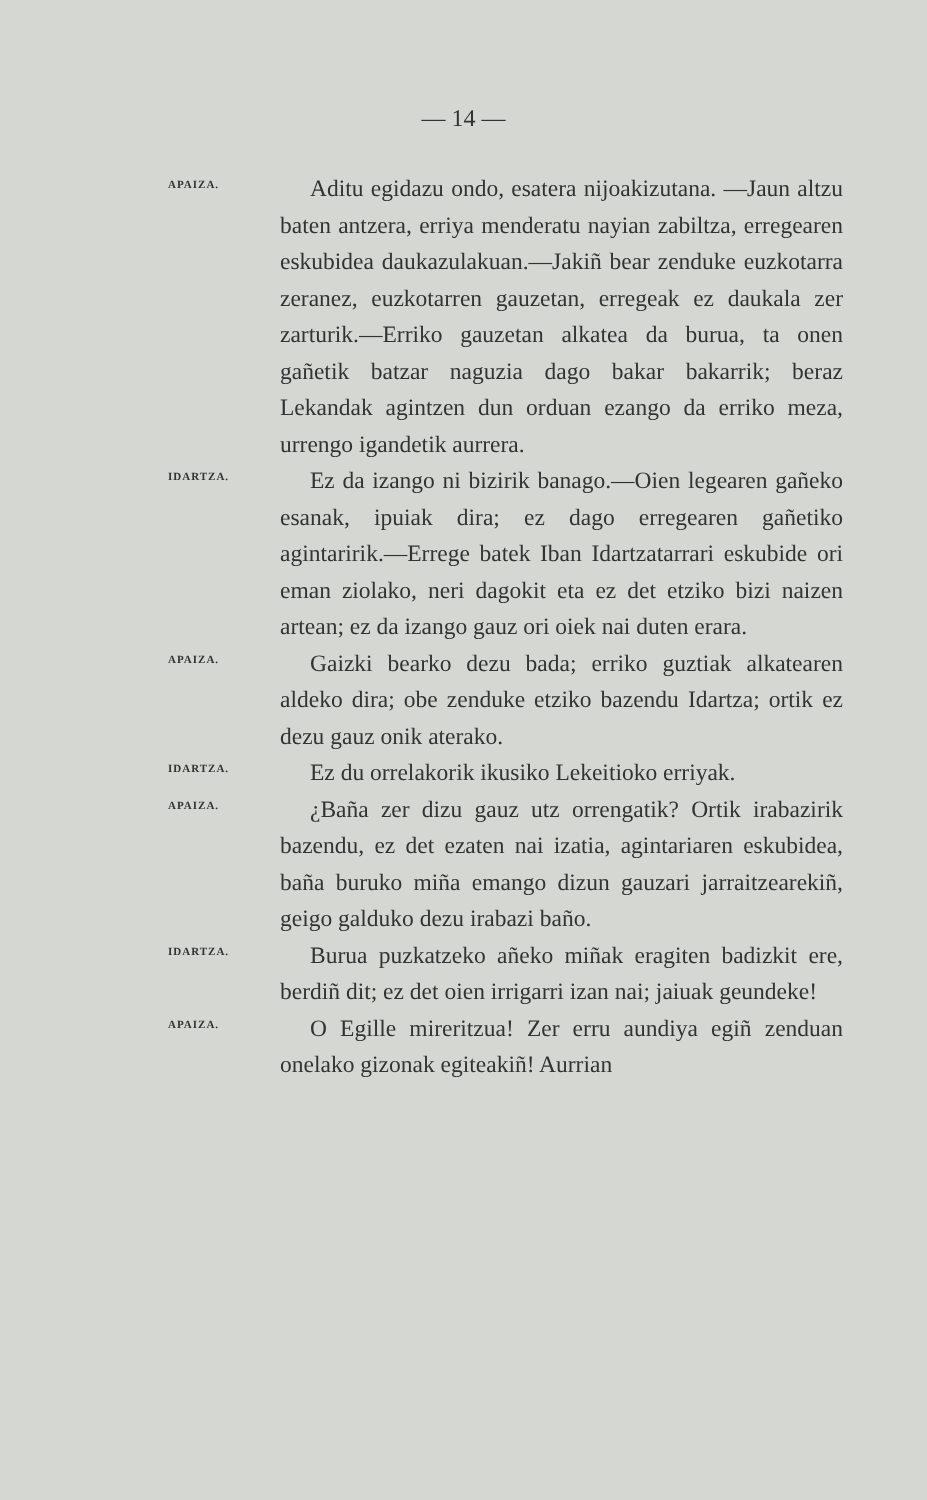— 14 —
APAIZA.
Aditu egidazu ondo, esatera nijoakizutana. —Jaun altzu baten antzera, erriya menderatu nayian zabiltza, erregearen eskubidea daukazulakuan.—Jakiñ bear zenduke euzkotarra zeranez, euzkotarren gauzetan, erregeak ez daukala zer zarturik.—Erriko gauzetan alkatea da burua, ta onen gañetik batzar naguzia dago bakar bakarrik; beraz Lekandak agintzen dun orduan ezango da erriko meza, urrengo igandetik aurrera.
IDARTZA.
Ez da izango ni bizirik banago.—Oien legearen gañeko esanak, ipuiak dira; ez dago erregearen gañetiko agintaririk.—Errege batek Iban Idartzatarrari eskubide ori eman ziolako, neri dagokit eta ez det etziko bizi naizen artean; ez da izango gauz ori oiek nai duten erara.
APAIZA.
Gaizki bearko dezu bada; erriko guztiak alkatearen aldeko dira; obe zenduke etziko bazendu Idartza; ortik ez dezu gauz onik aterako.
IDARTZA.
Ez du orrelakorik ikusiko Lekeitioko erriyak.
APAIZA.
¿Baña zer dizu gauz utz orrengatik? Ortik irabazirik bazendu, ez det ezaten nai izatia, agintariaren eskubidea, baña buruko miña emango dizun gauzari jarraitzearekiñ, geigo galduko dezu irabazi baño.
IDARTZA.
Burua puzkatzeko añeko miñak eragiten badizkit ere, berdiñ dit; ez det oien irrigarri izan nai; jaiuak geundeke!
APAIZA.
O Egille mireritzua! Zer erru aundiya egiñ zenduan onelako gizonak egiteakiñ! Aurrian